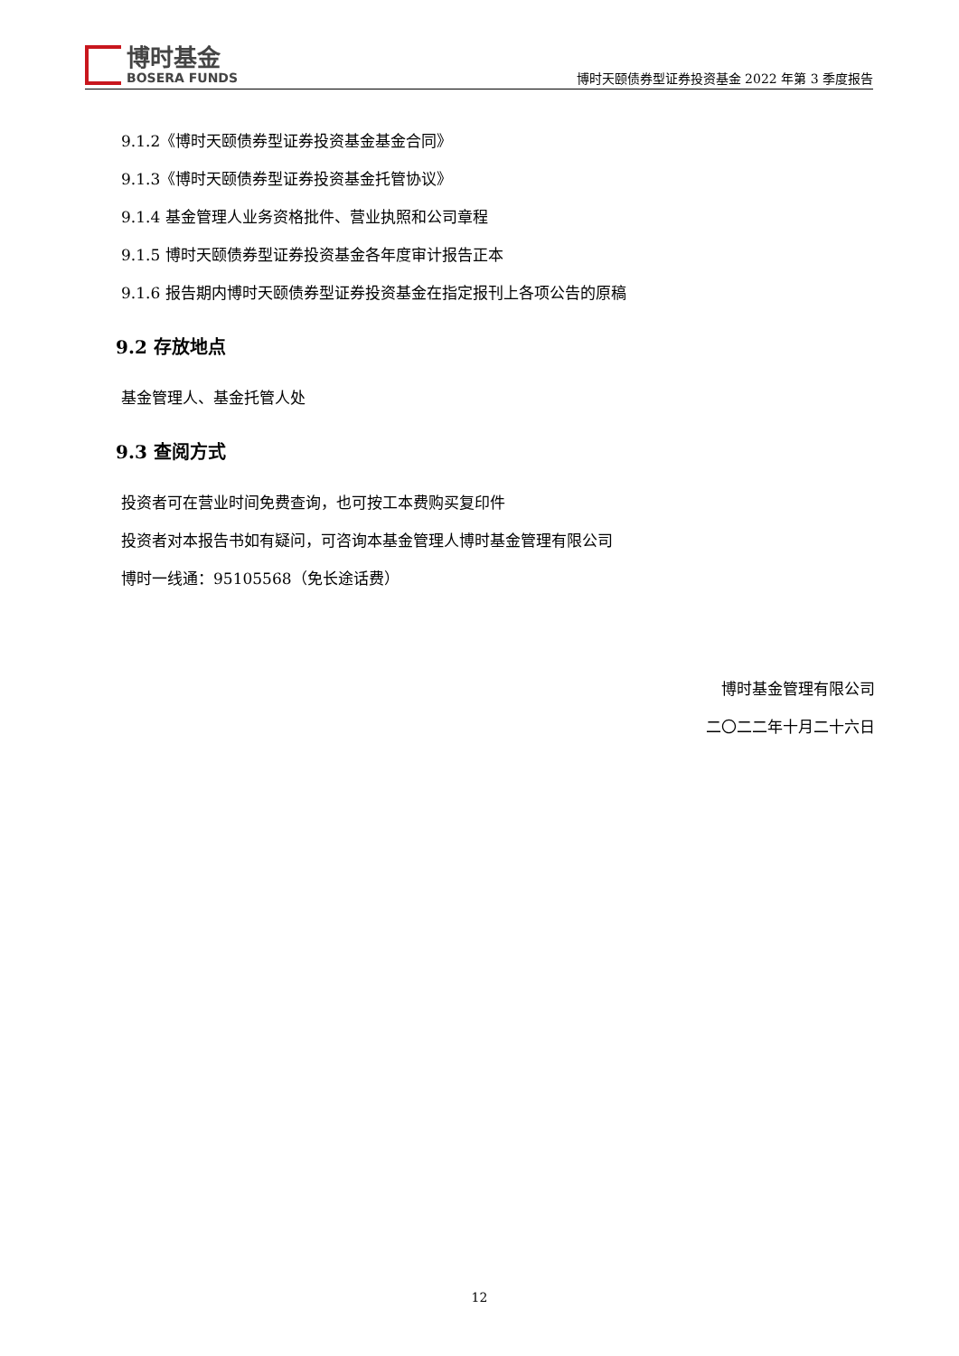博时基金
BOSERA FUNDS
博时天颐债券型证券投资基金 2022 年第 3 季度报告
9.1.2《博时天颐债券型证券投资基金基金合同》
9.1.3《博时天颐债券型证券投资基金托管协议》
9.1.4 基金管理人业务资格批件、营业执照和公司章程
9.1.5 博时天颐债券型证券投资基金各年度审计报告正本
9.1.6 报告期内博时天颐债券型证券投资基金在指定报刊上各项公告的原稿
9.2 存放地点
基金管理人、基金托管人处
9.3 查阅方式
投资者可在营业时间免费查询，也可按工本费购买复印件
投资者对本报告书如有疑问，可咨询本基金管理人博时基金管理有限公司
博时一线通：95105568（免长途话费）
博时基金管理有限公司
二〇二二年十月二十六日
12